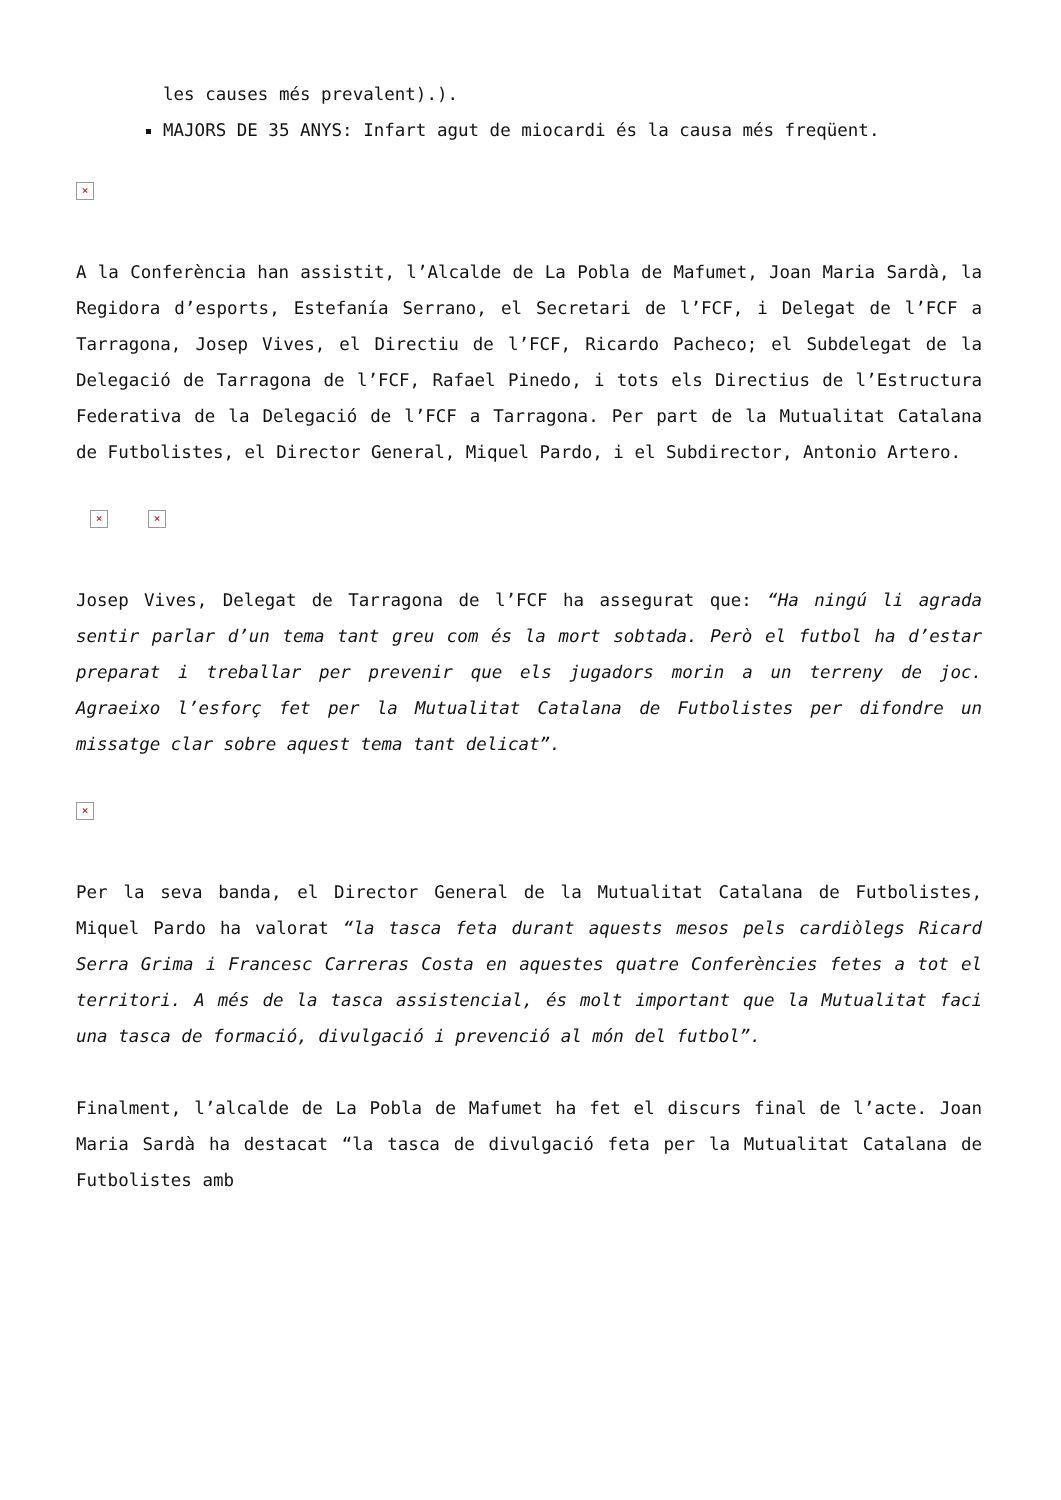les causes més prevalent).).
MAJORS DE 35 ANYS: Infart agut de miocardi és la causa més freqüent.
×
A la Conferència han assistit, l’Alcalde de La Pobla de Mafumet, Joan Maria Sardà, la Regidora d’esports, Estefanía Serrano, el Secretari de l’FCF, i Delegat de l’FCF a Tarragona, Josep Vives, el Directiu de l’FCF, Ricardo Pacheco; el Subdelegat de la Delegació de Tarragona de l’FCF, Rafael Pinedo, i tots els Directius de l’Estructura Federativa de la Delegació de l’FCF a Tarragona. Per part de la Mutualitat Catalana de Futbolistes, el Director General, Miquel Pardo, i el Subdirector, Antonio Artero.
× ×
Josep Vives, Delegat de Tarragona de l’FCF ha assegurat que: “Ha ningú li agrada sentir parlar d’un tema tant greu com és la mort sobtada. Però el futbol ha d’estar preparat i treballar per prevenir que els jugadors morin a un terreny de joc. Agraeixo l’esforç fet per la Mutualitat Catalana de Futbolistes per difondre un missatge clar sobre aquest tema tant delicat”.
×
Per la seva banda, el Director General de la Mutualitat Catalana de Futbolistes, Miquel Pardo ha valorat “la tasca feta durant aquests mesos pels cardiòlegs Ricard Serra Grima i Francesc Carreras Costa en aquestes quatre Conferències fetes a tot el territori. A més de la tasca assistencial, és molt important que la Mutualitat faci una tasca de formació, divulgació i prevenció al món del futbol”.
Finalment, l’alcalde de La Pobla de Mafumet ha fet el discurs final de l’acte. Joan Maria Sardà ha destacat “la tasca de divulgació feta per la Mutualitat Catalana de Futbolistes amb